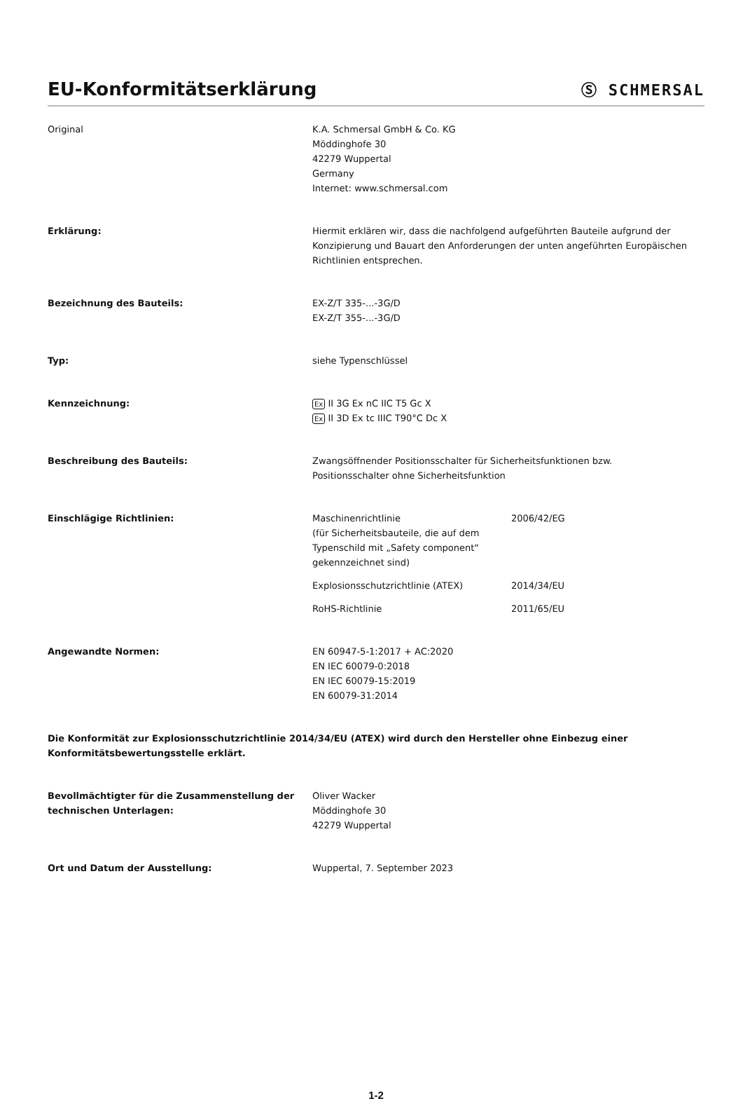EU-Konformitätserklärung
Ⓢ SCHMERSAL
Original K.A. Schmersal GmbH & Co. KG
Möddinghofe 30
42279 Wuppertal
Germany
Internet: www.schmersal.com
Erklärung: Hiermit erklären wir, dass die nachfolgend aufgeführten Bauteile aufgrund der Konzipierung und Bauart den Anforderungen der unten angeführten Europäischen Richtlinien entsprechen.
Bezeichnung des Bauteils: EX-Z/T 335-...-3G/D
EX-Z/T 355-...-3G/D
Typ: siehe Typenschlüssel
Kennzeichnung:
Ex II 3G Ex nC IIC T5 Gc X
Ex II 3D Ex tc IIIC T90°C Dc X
Beschreibung des Bauteils: Zwangsöffnender Positionsschalter für Sicherheitsfunktionen bzw.
Positionsschalter ohne Sicherheitsfunktion
Einschlägige Richtlinien: Maschinenrichtlinie
(für Sicherheitsbauteile, die auf dem Typenschild mit „Safety component“ gekennzeichnet sind)
2006/42/EG
Explosionsschutzrichtlinie (ATEX) 2014/34/EU
RoHS-Richtlinie 2011/65/EU
Angewandte Normen: EN 60947-5-1:2017 + AC:2020
EN IEC 60079-0:2018
EN IEC 60079-15:2019
EN 60079-31:2014
Die Konformität zur Explosionsschutzrichtlinie 2014/34/EU (ATEX) wird durch den Hersteller ohne Einbezug einer Konformitätsbewertungsstelle erklärt.
Bevollmächtigter für die Zusammenstellung der technischen Unterlagen:
Oliver Wacker
Möddinghofe 30
42279 Wuppertal
Ort und Datum der Ausstellung: Wuppertal, 7. September 2023
1-2